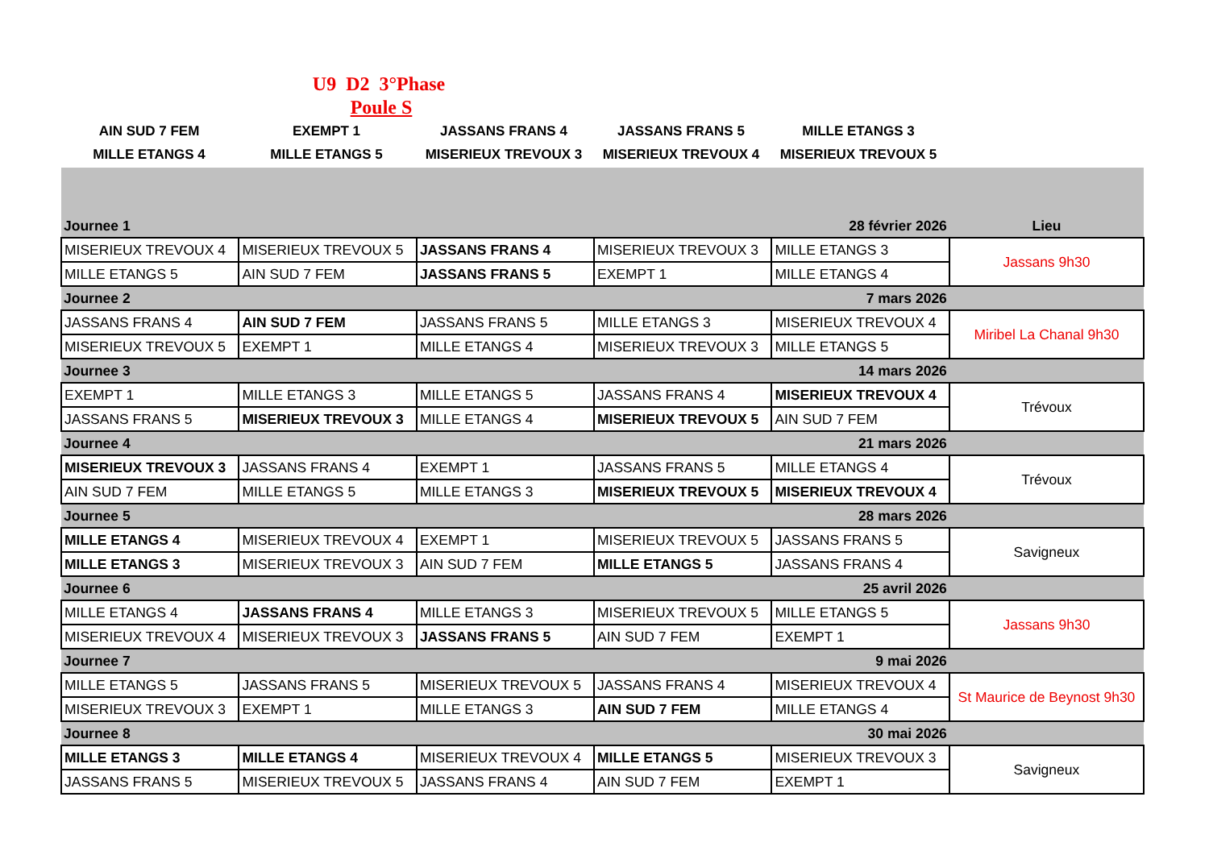U9 D2 3°Phase
Poule S
AIN SUD 7 FEM
MILLE ETANGS 4
EXEMPT 1
MILLE ETANGS 5
JASSANS FRANS 4
MISERIEUX TREVOUX 3
JASSANS FRANS 5
MISERIEUX TREVOUX 4
MILLE ETANGS 3
MISERIEUX TREVOUX 5
| Journee 1 | | | | 28 février 2026 | Lieu |
| MISERIEUX TREVOUX 4 | MISERIEUX TREVOUX 5 | JASSANS FRANS 4 | MISERIEUX TREVOUX 3 | MILLE ETANGS 3 | Jassans 9h30 |
| MILLE ETANGS 5 | AIN SUD 7 FEM | JASSANS FRANS 5 | EXEMPT 1 | MILLE ETANGS 4 | |
| Journee 2 | | | | 7 mars 2026 | |
| JASSANS FRANS 4 | AIN SUD 7 FEM | JASSANS FRANS 5 | MILLE ETANGS 3 | MISERIEUX TREVOUX 4 | Miribel La Chanal 9h30 |
| MISERIEUX TREVOUX 5 | EXEMPT 1 | MILLE ETANGS 4 | MISERIEUX TREVOUX 3 | MILLE ETANGS 5 | |
| Journee 3 | | | | 14 mars 2026 | |
| EXEMPT 1 | MILLE ETANGS 3 | MILLE ETANGS 5 | JASSANS FRANS 4 | MISERIEUX TREVOUX 4 | Trévoux |
| JASSANS FRANS 5 | MISERIEUX TREVOUX 3 | MILLE ETANGS 4 | MISERIEUX TREVOUX 5 | AIN SUD 7 FEM | |
| Journee 4 | | | | 21 mars 2026 | |
| MISERIEUX TREVOUX 3 | JASSANS FRANS 4 | EXEMPT 1 | JASSANS FRANS 5 | MILLE ETANGS 4 | Trévoux |
| AIN SUD 7 FEM | MILLE ETANGS 5 | MILLE ETANGS 3 | MISERIEUX TREVOUX 5 | MISERIEUX TREVOUX 4 | |
| Journee 5 | | | | 28 mars 2026 | |
| MILLE ETANGS 4 | MISERIEUX TREVOUX 4 | EXEMPT 1 | MISERIEUX TREVOUX 5 | JASSANS FRANS 5 | Savigneux |
| MILLE ETANGS 3 | MISERIEUX TREVOUX 3 | AIN SUD 7 FEM | MILLE ETANGS 5 | JASSANS FRANS 4 | |
| Journee 6 | | | | 25 avril 2026 | |
| MILLE ETANGS 4 | JASSANS FRANS 4 | MILLE ETANGS 3 | MISERIEUX TREVOUX 5 | MILLE ETANGS 5 | Jassans 9h30 |
| MISERIEUX TREVOUX 4 | MISERIEUX TREVOUX 3 | JASSANS FRANS 5 | AIN SUD 7 FEM | EXEMPT 1 | |
| Journee 7 | | | | 9 mai 2026 | |
| MILLE ETANGS 5 | JASSANS FRANS 5 | MISERIEUX TREVOUX 5 | JASSANS FRANS 4 | MISERIEUX TREVOUX 4 | St Maurice de Beynost 9h30 |
| MISERIEUX TREVOUX 3 | EXEMPT 1 | MILLE ETANGS 3 | AIN SUD 7 FEM | MILLE ETANGS 4 | |
| Journee 8 | | | | 30 mai 2026 | |
| MILLE ETANGS 3 | MILLE ETANGS 4 | MISERIEUX TREVOUX 4 | MILLE ETANGS 5 | MISERIEUX TREVOUX 3 | Savigneux |
| JASSANS FRANS 5 | MISERIEUX TREVOUX 5 | JASSANS FRANS 4 | AIN SUD 7 FEM | EXEMPT 1 | |